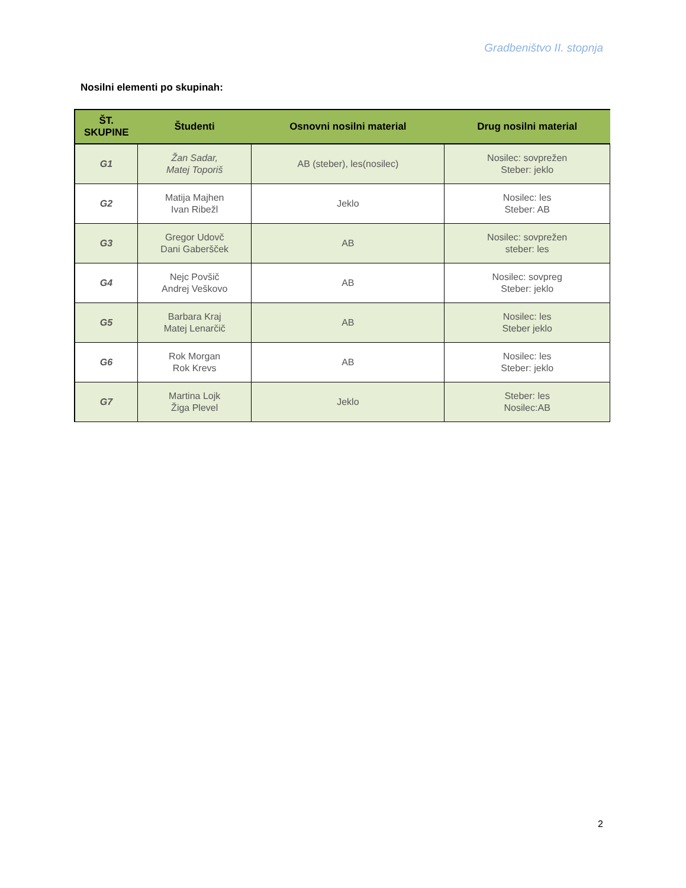Gradbeništvo II. stopnja
Nosilni elementi po skupinah:
| ŠT. SKUPINE | Študenti | Osnovni nosilni material | Drug nosilni material |
| --- | --- | --- | --- |
| G1 | Žan Sadar, Matej Toporiš | AB (steber), les(nosilec) | Nosilec: sovprežen Steber: jeklo |
| G2 | Matija Majhen Ivan Ribežl | Jeklo | Nosilec: les Steber: AB |
| G3 | Gregor Udovč Dani Gaberšček | AB | Nosilec: sovprežen steber: les |
| G4 | Nejc Povšič Andrej Veškovo | AB | Nosilec: sovpreg Steber: jeklo |
| G5 | Barbara Kraj Matej Lenarčič | AB | Nosilec: les Steber jeklo |
| G6 | Rok Morgan Rok Krevs | AB | Nosilec: les Steber: jeklo |
| G7 | Martina Lojk Žiga Plevel | Jeklo | Steber: les Nosilec:AB |
2